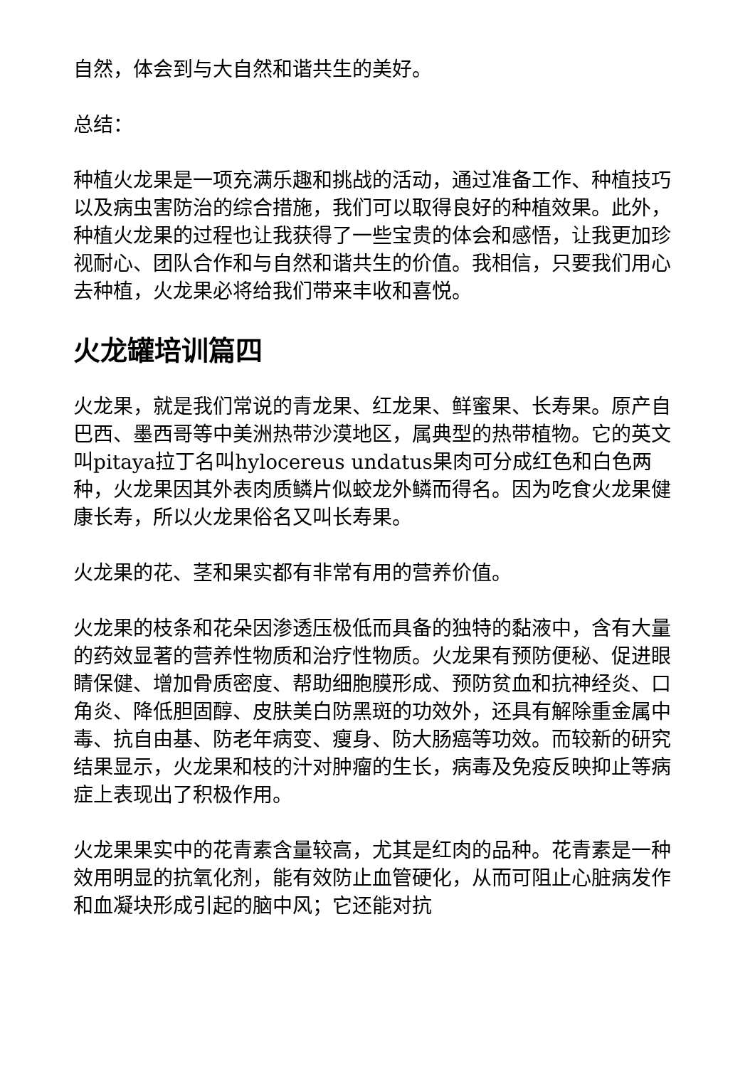自然，体会到与大自然和谐共生的美好。
总结：
种植火龙果是一项充满乐趣和挑战的活动，通过准备工作、种植技巧以及病虫害防治的综合措施，我们可以取得良好的种植效果。此外，种植火龙果的过程也让我获得了一些宝贵的体会和感悟，让我更加珍视耐心、团队合作和与自然和谐共生的价值。我相信，只要我们用心去种植，火龙果必将给我们带来丰收和喜悦。
火龙罐培训篇四
火龙果，就是我们常说的青龙果、红龙果、鲜蜜果、长寿果。原产自巴西、墨西哥等中美洲热带沙漠地区，属典型的热带植物。它的英文叫pitaya拉丁名叫hylocereus undatus果肉可分成红色和白色两种，火龙果因其外表肉质鳞片似蛟龙外鳞而得名。因为吃食火龙果健康长寿，所以火龙果俗名又叫长寿果。
火龙果的花、茎和果实都有非常有用的营养价值。
火龙果的枝条和花朵因渗透压极低而具备的独特的黏液中，含有大量的药效显著的营养性物质和治疗性物质。火龙果有预防便秘、促进眼睛保健、增加骨质密度、帮助细胞膜形成、预防贫血和抗神经炎、口角炎、降低胆固醇、皮肤美白防黑斑的功效外，还具有解除重金属中毒、抗自由基、防老年病变、瘦身、防大肠癌等功效。而较新的研究结果显示，火龙果和枝的汁对肿瘤的生长，病毒及免疫反映抑止等病症上表现出了积极作用。
火龙果果实中的花青素含量较高，尤其是红肉的品种。花青素是一种效用明显的抗氧化剂，能有效防止血管硬化，从而可阻止心脏病发作和血凝块形成引起的脑中风；它还能对抗